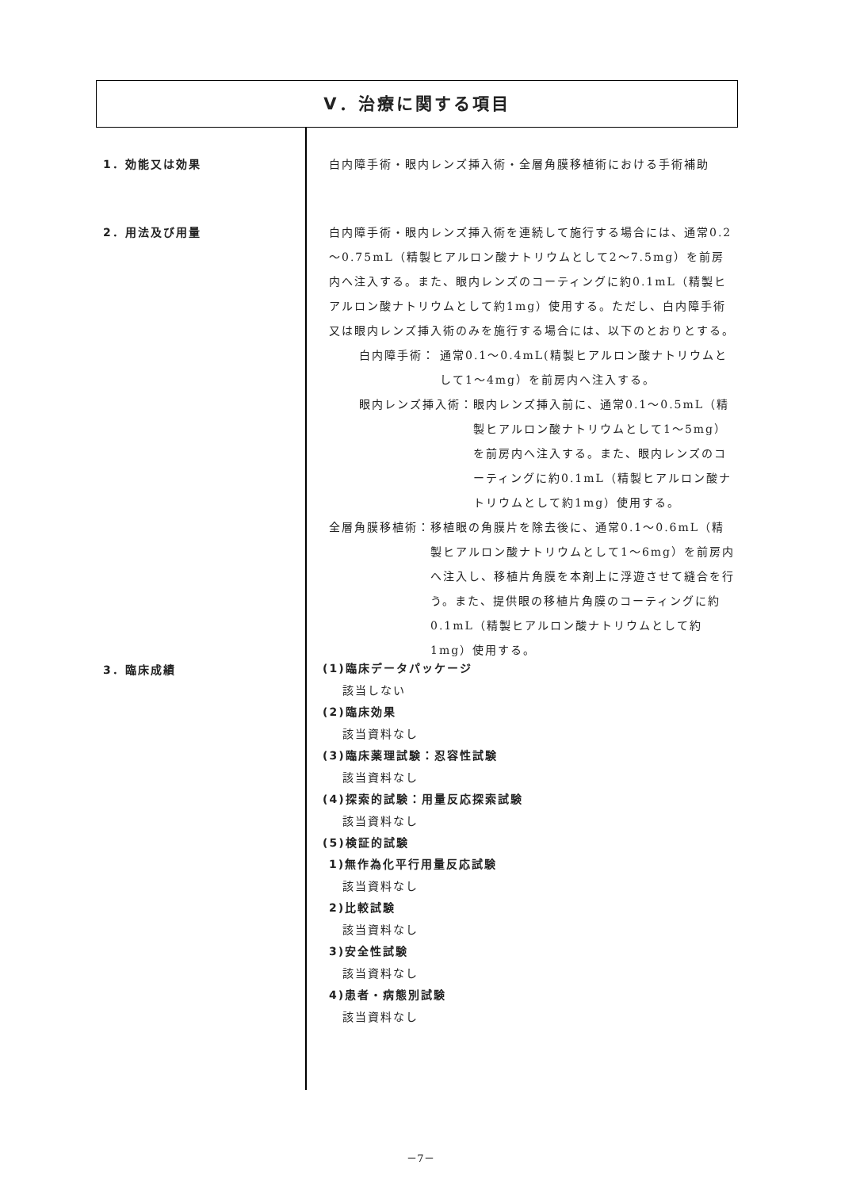Ⅴ．治療に関する項目
1．効能又は効果 白内障手術・眼内レンズ挿入術・全層角膜移植術における手術補助
2．用法及び用量 白内障手術・眼内レンズ挿入術を連続して施行する場合には、通常0.2～0.75mL（精製ヒアルロン酸ナトリウムとして2～7.5mg）を前房内へ注入する。また、眼内レンズのコーティングに約0.1mL（精製ヒアルロン酸ナトリウムとして約1mg）使用する。ただし、白内障手術又は眼内レンズ挿入術のみを施行する場合には、以下のとおりとする。
白内障手術： 通常0.1～0.4mL(精製ヒアルロン酸ナトリウムとして1～4mg）を前房内へ注入する。
眼内レンズ挿入術： 眼内レンズ挿入前に、通常0.1～0.5mL（精製ヒアルロン酸ナトリウムとして1～5mg）を前房内へ注入する。また、眼内レンズのコーティングに約0.1mL（精製ヒアルロン酸ナトリウムとして約1mg）使用する。
全層角膜移植術： 移植眼の角膜片を除去後に、通常0.1～0.6mL（精製ヒアルロン酸ナトリウムとして1～6mg）を前房内へ注入し、移植片角膜を本剤上に浮遊させて縫合を行う。また、提供眼の移植片角膜のコーティングに約0.1mL（精製ヒアルロン酸ナトリウムとして約1mg）使用する。
3．臨床成績
(1)臨床データパッケージ
該当しない
(2)臨床効果
該当資料なし
(3)臨床薬理試験：忍容性試験
該当資料なし
(4)探索的試験：用量反応探索試験
該当資料なし
(5)検証的試験
1)無作為化平行用量反応試験
該当資料なし
2)比較試験
該当資料なし
3)安全性試験
該当資料なし
4)患者・病態別試験
該当資料なし
－7－